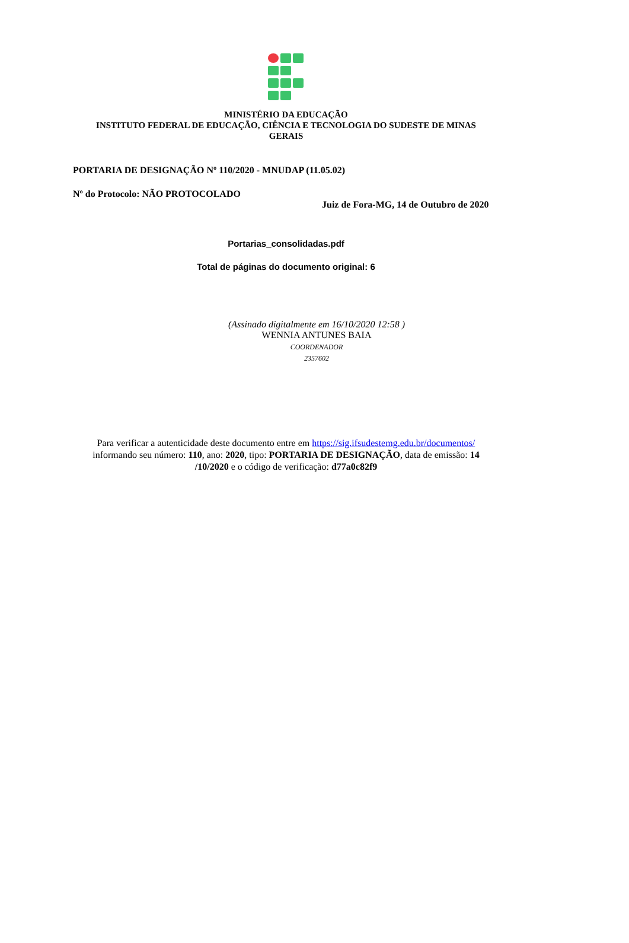MINISTÉRIO DA EDUCAÇÃO
INSTITUTO FEDERAL DE EDUCAÇÃO, CIÊNCIA E TECNOLOGIA DO SUDESTE DE MINAS
GERAIS
PORTARIA DE DESIGNAÇÃO Nº 110/2020 - MNUDAP (11.05.02)
Nº do Protocolo: NÃO PROTOCOLADO
Juiz de Fora-MG, 14 de Outubro de 2020
Portarias_consolidadas.pdf
Total de páginas do documento original: 6
(Assinado digitalmente em 16/10/2020 12:58 )
WENNIA ANTUNES BAIA
COORDENADOR
2357602
Para verificar a autenticidade deste documento entre em https://sig.ifsudestemg.edu.br/documentos/
informando seu número: 110, ano: 2020, tipo: PORTARIA DE DESIGNAÇÃO, data de emissão: 14
/10/2020 e o código de verificação: d77a0c82f9